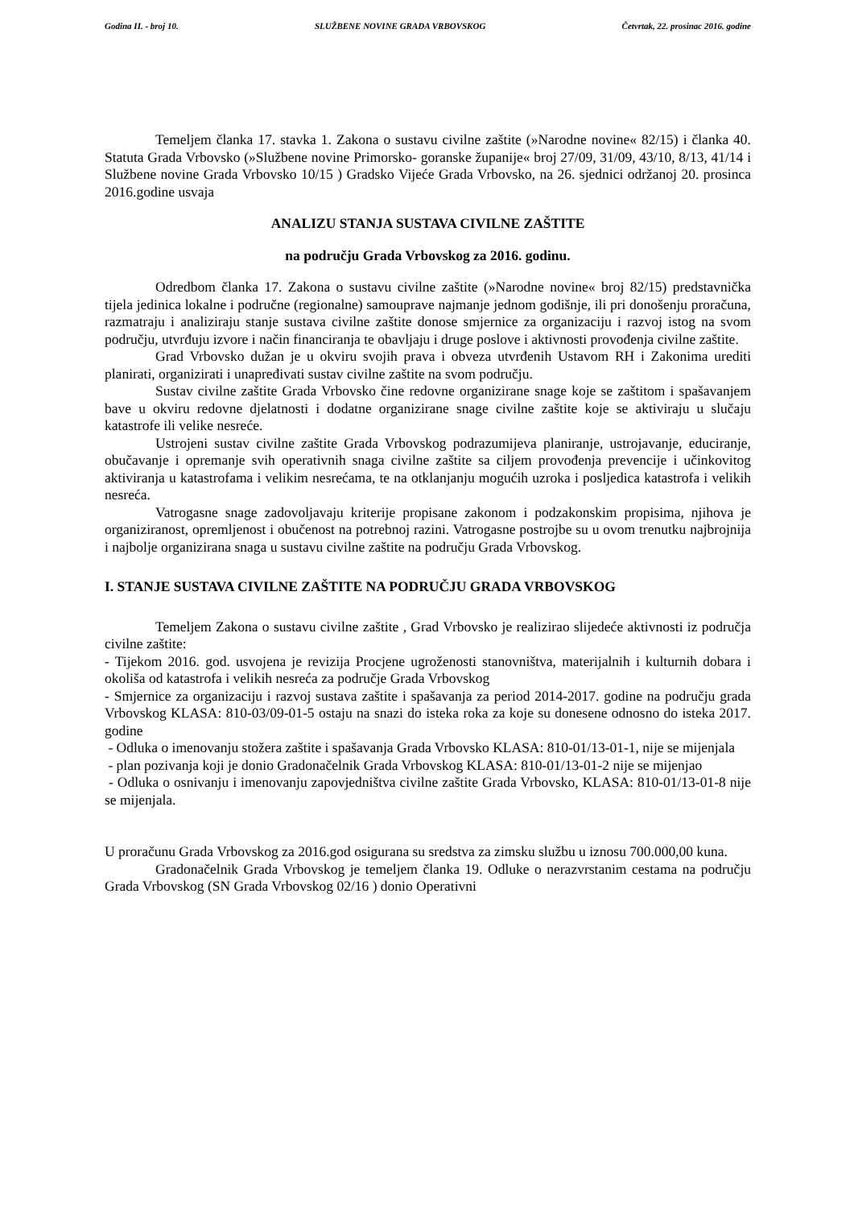Godina II. - broj 10. SLUŽBENE NOVINE GRADA VRBOVSKOG Četvrtak, 22. prosinac 2016. godine
Temeljem članka 17. stavka 1. Zakona o sustavu civilne zaštite (»Narodne novine« 82/15) i članka 40. Statuta Grada Vrbovsko (»Službene novine Primorsko- goranske županije« broj 27/09, 31/09, 43/10, 8/13, 41/14 i Službene novine Grada Vrbovsko 10/15 ) Gradsko Vijeće Grada Vrbovsko, na 26. sjednici održanoj 20. prosinca 2016.godine usvaja
ANALIZU STANJA SUSTAVA CIVILNE ZAŠTITE
na području Grada Vrbovskog za 2016. godinu.
Odredbom članka 17. Zakona o sustavu civilne zaštite (»Narodne novine« broj 82/15) predstavnička tijela jedinica lokalne i područne (regionalne) samouprave najmanje jednom godišnje, ili pri donošenju proračuna, razmatraju i analiziraju stanje sustava civilne zaštite donose smjernice za organizaciju i razvoj istog na svom području, utvrđuju izvore i način financiranja te obavljaju i druge poslove i aktivnosti provođenja civilne zaštite.
Grad Vrbovsko dužan je u okviru svojih prava i obveza utvrđenih Ustavom RH i Zakonima urediti planirati, organizirati i unapređivati sustav civilne zaštite na svom području.
Sustav civilne zaštite Grada Vrbovsko čine redovne organizirane snage koje se zaštitom i spašavanjem bave u okviru redovne djelatnosti i dodatne organizirane snage civilne zaštite koje se aktiviraju u slučaju katastrofe ili velike nesreće.
Ustrojeni sustav civilne zaštite Grada Vrbovskog podrazumijeva planiranje, ustrojavanje, educiranje, obučavanje i opremanje svih operativnih snaga civilne zaštite sa ciljem provođenja prevencije i učinkovitog aktiviranja u katastrofama i velikim nesrećama, te na otklanjanju mogućih uzroka i posljedica katastrofa i velikih nesreća.
Vatrogasne snage zadovoljavaju kriterije propisane zakonom i podzakonskim propisima, njihova je organiziranost, opremljenost i obučenost na potrebnoj razini. Vatrogasne postrojbe su u ovom trenutku najbrojnija i najbolje organizirana snaga u sustavu civilne zaštite na području Grada Vrbovskog.
I. STANJE SUSTAVA CIVILNE ZAŠTITE NA PODRUČJU GRADA VRBOVSKOG
Temeljem Zakona o sustavu civilne zaštite , Grad Vrbovsko je realizirao slijedeće aktivnosti iz područja civilne zaštite:
- Tijekom 2016. god. usvojena je revizija Procjene ugroženosti stanovništva, materijalnih i kulturnih dobara i okoliša od katastrofa i velikih nesreća za područje Grada Vrbovskog
- Smjernice za organizaciju i razvoj sustava zaštite i spašavanja za period 2014-2017. godine na području grada Vrbovskog KLASA: 810-03/09-01-5 ostaju na snazi do isteka roka za koje su donesene odnosno do isteka 2017. godine
- Odluka o imenovanju stožera zaštite i spašavanja Grada Vrbovsko KLASA: 810-01/13-01-1, nije se mijenjala
- plan pozivanja koji je donio Gradonačelnik Grada Vrbovskog KLASA: 810-01/13-01-2 nije se mijenjao
- Odluka o osnivanju i imenovanju zapovjedništva civilne zaštite Grada Vrbovsko, KLASA: 810-01/13-01-8 nije se mijenjala.
U proračunu Grada Vrbovskog za 2016.god osigurana su sredstva za zimsku službu u iznosu 700.000,00 kuna.
Gradonačelnik Grada Vrbovskog je temeljem članka 19. Odluke o nerazvrstanim cestama na području Grada Vrbovskog (SN Grada Vrbovskog 02/16 ) donio Operativni